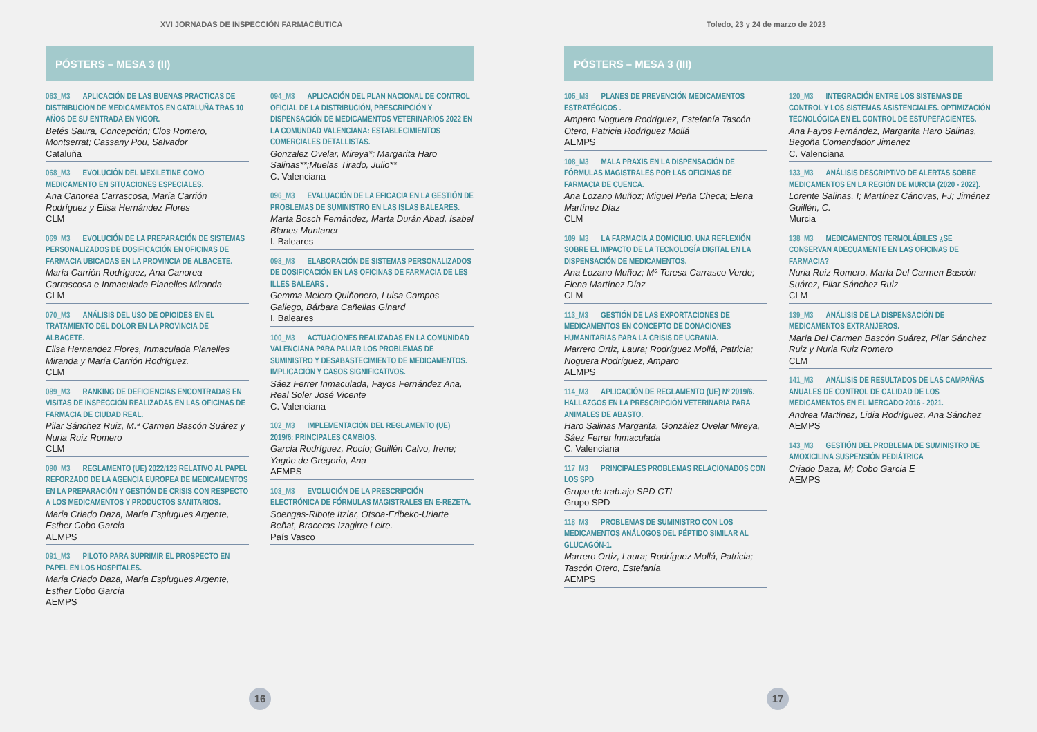XVI JORNADAS DE INSPECCIÓN FARMACÉUTICA
PÓSTERS – MESA 3 (II)
063_M3 APLICACIÓN DE LAS BUENAS PRACTICAS DE DISTRIBUCION DE MEDICAMENTOS EN CATALUÑA TRAS 10 AÑOS DE SU ENTRADA EN VIGOR.
Betés Saura, Concepción; Clos Romero, Montserrat; Cassany Pou, Salvador
Cataluña
068_M3 EVOLUCIÓN DEL MEXILETINE COMO MEDICAMENTO EN SITUACIONES ESPECIALES.
Ana Canorea Carrascosa, María Carrión Rodríguez y Elisa Hernández Flores
CLM
069_M3 EVOLUCIÓN DE LA PREPARACIÓN DE SISTEMAS PERSONALIZADOS DE DOSIFICACIÓN EN OFICINAS DE FARMACIA UBICADAS EN LA PROVINCIA DE ALBACETE.
María Carrión Rodríguez, Ana Canorea Carrascosa e Inmaculada Planelles Miranda
CLM
070_M3 ANÁLISIS DEL USO DE OPIOIDES EN EL TRATAMIENTO DEL DOLOR EN LA PROVINCIA DE ALBACETE.
Elisa Hernandez Flores, Inmaculada Planelles Miranda y María Carrión Rodríguez.
CLM
089_M3 RANKING DE DEFICIENCIAS ENCONTRADAS EN VISITAS DE INSPECCIÓN REALIZADAS EN LAS OFICINAS DE FARMACIA DE CIUDAD REAL.
Pilar Sánchez Ruiz, M.ª Carmen Bascón Suárez y Nuria Ruiz Romero
CLM
090_M3 REGLAMENTO (UE) 2022/123 RELATIVO AL PAPEL REFORZADO DE LA AGENCIA EUROPEA DE MEDICAMENTOS EN LA PREPARACIÓN Y GESTIÓN DE CRISIS CON RESPECTO A LOS MEDICAMENTOS Y PRODUCTOS SANITARIOS.
Maria Criado Daza, María Esplugues Argente, Esther Cobo Garcia
AEMPS
091_M3 PILOTO PARA SUPRIMIR EL PROSPECTO EN PAPEL EN LOS HOSPITALES.
Maria Criado Daza, María Esplugues Argente, Esther Cobo Garcia
AEMPS
094_M3 APLICACIÓN DEL PLAN NACIONAL DE CONTROL OFICIAL DE LA DISTRIBUCIÓN, PRESCRIPCIÓN Y DISPENSACIÓN DE MEDICAMENTOS VETERINARIOS 2022 EN LA COMUNDAD VALENCIANA: ESTABLECIMIENTOS COMERCIALES DETALLISTAS.
Gonzalez Ovelar, Mireya*; Margarita Haro Salinas**;Muelas Tirado, Julio**
C. Valenciana
096_M3 EVALUACIÓN DE LA EFICACIA EN LA GESTIÓN DE PROBLEMAS DE SUMINISTRO EN LAS ISLAS BALEARES.
Marta Bosch Fernández, Marta Durán Abad, Isabel Blanes Muntaner
I. Baleares
098_M3 ELABORACIÓN DE SISTEMAS PERSONALIZADOS DE DOSIFICACIÓN EN LAS OFICINAS DE FARMACIA DE LES ILLES BALEARS .
Gemma Melero Quiñonero, Luisa Campos Gallego, Bárbara Cañellas Ginard
I. Baleares
100_M3 ACTUACIONES REALIZADAS EN LA COMUNIDAD VALENCIANA PARA PALIAR LOS PROBLEMAS DE SUMINISTRO Y DESABASTECIMIENTO DE MEDICAMENTOS. IMPLICACIÓN Y CASOS SIGNIFICATIVOS.
Sáez Ferrer Inmaculada, Fayos Fernández Ana, Real Soler José Vicente
C. Valenciana
102_M3 IMPLEMENTACIÓN DEL REGLAMENTO (UE) 2019/6: PRINCIPALES CAMBIOS.
García Rodríguez, Rocío; Guillén Calvo, Irene; Yagüe de Gregorio, Ana
AEMPS
103_M3 EVOLUCIÓN DE LA PRESCRIPCIÓN ELECTRÓNICA DE FÓRMULAS MAGISTRALES EN E-REZETA.
Soengas-Ribote Itziar, Otsoa-Eribeko-Uriarte Beñat, Braceras-Izagirre Leire.
País Vasco
16
Toledo, 23 y 24 de marzo de 2023
PÓSTERS – MESA 3 (III)
105_M3 PLANES DE PREVENCIÓN MEDICAMENTOS ESTRATÉGICOS .
Amparo Noguera Rodríguez, Estefanía Tascón Otero, Patricia Rodríguez Mollá
AEMPS
108_M3 MALA PRAXIS EN LA DISPENSACIÓN DE FÓRMULAS MAGISTRALES POR LAS OFICINAS DE FARMACIA DE CUENCA.
Ana Lozano Muñoz; Miguel Peña Checa; Elena Martínez Díaz
CLM
109_M3 LA FARMACIA A DOMICILIO. UNA REFLEXIÓN SOBRE EL IMPACTO DE LA TECNOLOGÍA DIGITAL EN LA DISPENSACIÓN DE MEDICAMENTOS.
Ana Lozano Muñoz; Mª Teresa Carrasco Verde; Elena Martínez Díaz
CLM
113_M3 GESTIÓN DE LAS EXPORTACIONES DE MEDICAMENTOS EN CONCEPTO DE DONACIONES HUMANITARIAS PARA LA CRISIS DE UCRANIA.
Marrero Ortiz, Laura; Rodríguez Mollá, Patricia; Noguera Rodríguez, Amparo
AEMPS
114_M3 APLICACIÓN DE REGLAMENTO (UE) Nº 2019/6. HALLAZGOS EN LA PRESCRIPCIÓN VETERINARIA PARA ANIMALES DE ABASTO.
Haro Salinas Margarita, González Ovelar Mireya, Sáez Ferrer Inmaculada
C. Valenciana
117_M3 PRINCIPALES PROBLEMAS RELACIONADOS CON LOS SPD
Grupo de trab.ajo SPD CTI
Grupo SPD
118_M3 PROBLEMAS DE SUMINISTRO CON LOS MEDICAMENTOS ANÁLOGOS DEL PÉPTIDO SIMILAR AL GLUCAGÓN-1.
Marrero Ortiz, Laura; Rodríguez Mollá, Patricia; Tascón Otero, Estefanía
AEMPS
120_M3 INTEGRACIÓN ENTRE LOS SISTEMAS DE CONTROL Y LOS SISTEMAS ASISTENCIALES. OPTIMIZACIÓN TECNOLÓGICA EN EL CONTROL DE ESTUPEFACIENTES.
Ana Fayos Fernández, Margarita Haro Salinas, Begoña Comendador Jimenez
C. Valenciana
133_M3 ANÁLISIS DESCRIPTIVO DE ALERTAS SOBRE MEDICAMENTOS EN LA REGIÓN DE MURCIA (2020 - 2022).
Lorente Salinas, I; Martínez Cánovas, FJ; Jiménez Guillén, C.
Murcia
138_M3 MEDICAMENTOS TERMOLÁBILES ¿SE CONSERVAN ADECUAMENTE EN LAS OFICINAS DE FARMACIA?
Nuria Ruiz Romero, María Del Carmen Bascón Suárez, Pilar Sánchez Ruiz
CLM
139_M3 ANÁLISIS DE LA DISPENSACIÓN DE MEDICAMENTOS EXTRANJEROS.
María Del Carmen Bascón Suárez, Pilar Sánchez Ruiz y Nuria Ruiz Romero
CLM
141_M3 ANÁLISIS DE RESULTADOS DE LAS CAMPAÑAS ANUALES DE CONTROL DE CALIDAD DE LOS MEDICAMENTOS EN EL MERCADO 2016 - 2021.
Andrea Martínez, Lidia Rodríguez, Ana Sánchez
AEMPS
143_M3 GESTIÓN DEL PROBLEMA DE SUMINISTRO DE AMOXICILINA SUSPENSIÓN PEDIÁTRICA
Criado Daza, M; Cobo Garcia E
AEMPS
17